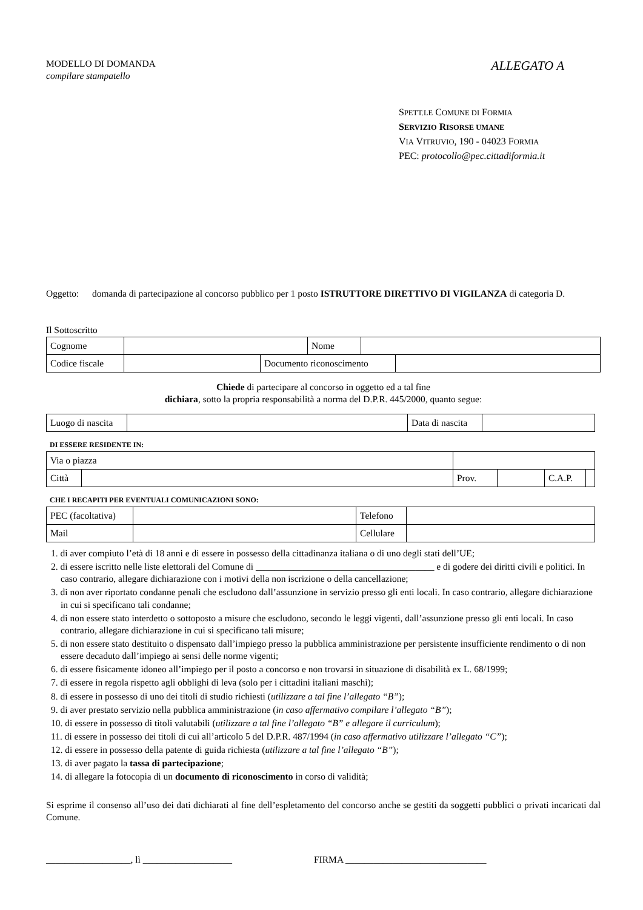MODELLO DI DOMANDA
compilare stampatello
ALLEGATO A
SPETT.LE COMUNE DI FORMIA
SERVIZIO RISORSE UMANE
VIA VITRUVIO, 190 - 04023 FORMIA
PEC: protocollo@pec.cittadiformia.it
Oggetto: domanda di partecipazione al concorso pubblico per 1 posto ISTRUTTORE DIRETTIVO DI VIGILANZA di categoria D.
Il Sottoscritto
| Cognome | | Nome | |
| Codice fiscale | | Documento riconoscimento | |
Chiede di partecipare al concorso in oggetto ed a tal fine
dichiara, sotto la propria responsabilità a norma del D.P.R. 445/2000, quanto segue:
| Luogo di nascita | | Data di nascita | |
DI ESSERE RESIDENTE IN:
| Via o piazza | | | | | | |
| Città | | | Prov. | | C.A.P. | |
CHE I RECAPITI PER EVENTUALI COMUNICAZIONI SONO:
| PEC (facoltativa) | | Telefono | |
| Mail | | Cellulare | |
1. di aver compiuto l’età di 18 anni e di essere in possesso della cittadinanza italiana o di uno degli stati dell’UE;
2. di essere iscritto nelle liste elettorali del Comune di ______________________________________ e di godere dei diritti civili e politici. In caso contrario, allegare dichiarazione con i motivi della non iscrizione o della cancellazione;
3. di non aver riportato condanne penali che escludono dall’assunzione in servizio presso gli enti locali. In caso contrario, allegare dichiarazione in cui si specificano tali condanne;
4. di non essere stato interdetto o sottoposto a misure che escludono, secondo le leggi vigenti, dall’assunzione presso gli enti locali. In caso contrario, allegare dichiarazione in cui si specificano tali misure;
5. di non essere stato destituito o dispensato dall’impiego presso la pubblica amministrazione per persistente insufficiente rendimento o di non essere decaduto dall’impiego ai sensi delle norme vigenti;
6. di essere fisicamente idoneo all’impiego per il posto a concorso e non trovarsi in situazione di disabilità ex L. 68/1999;
7. di essere in regola rispetto agli obblighi di leva (solo per i cittadini italiani maschi);
8. di essere in possesso di uno dei titoli di studio richiesti (utilizzare a tal fine l’allegato “B”);
9. di aver prestato servizio nella pubblica amministrazione (in caso affermativo compilare l’allegato “B”);
10. di essere in possesso di titoli valutabili (utilizzare a tal fine l’allegato “B” e allegare il curriculum);
11. di essere in possesso dei titoli di cui all’articolo 5 del D.P.R. 487/1994 (in caso affermativo utilizzare l’allegato “C”);
12. di essere in possesso della patente di guida richiesta (utilizzare a tal fine l’allegato “B”);
13. di aver pagato la tassa di partecipazione;
14. di allegare la fotocopia di un documento di riconoscimento in corso di validità;
Si esprime il consenso all’uso dei dati dichiarati al fine dell’espletamento del concorso anche se gestiti da soggetti pubblici o privati incaricati dal Comune.
__________________, lì ___________________ FIRMA ______________________________